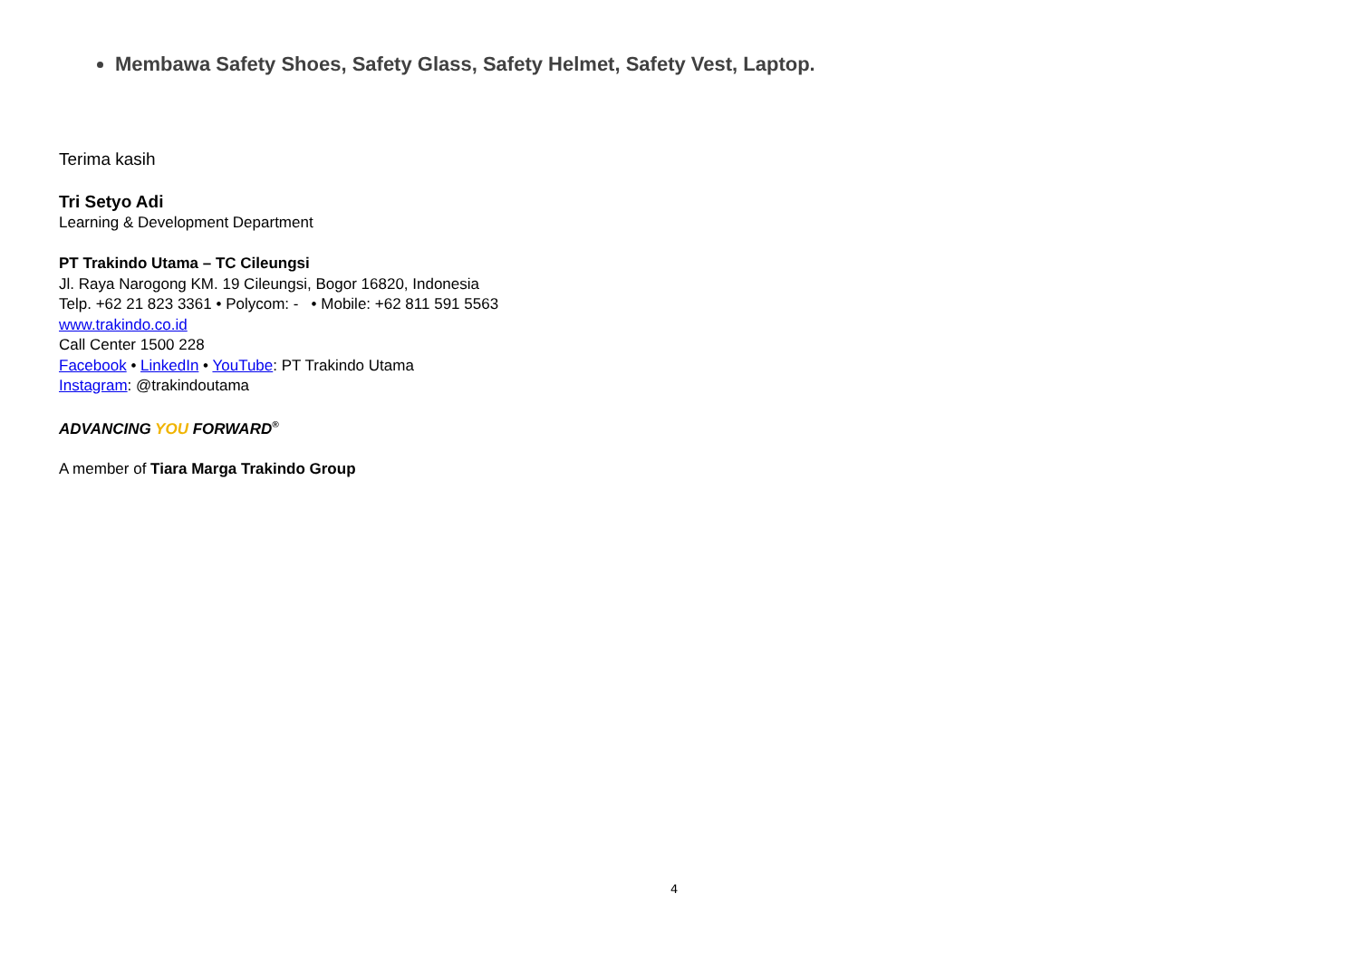Membawa Safety Shoes, Safety Glass, Safety Helmet, Safety Vest, Laptop.
Terima kasih
Tri Setyo Adi
Learning & Development Department
PT Trakindo Utama – TC Cileungsi
Jl. Raya Narogong KM. 19 Cileungsi, Bogor 16820, Indonesia
Telp. +62 21 823 3361 • Polycom: - • Mobile: +62 811 591 5563
www.trakindo.co.id
Call Center 1500 228
Facebook • LinkedIn • YouTube: PT Trakindo Utama
Instagram: @trakindoutama
ADVANCING YOU FORWARD<sup>®</sup>
A member of Tiara Marga Trakindo Group
4